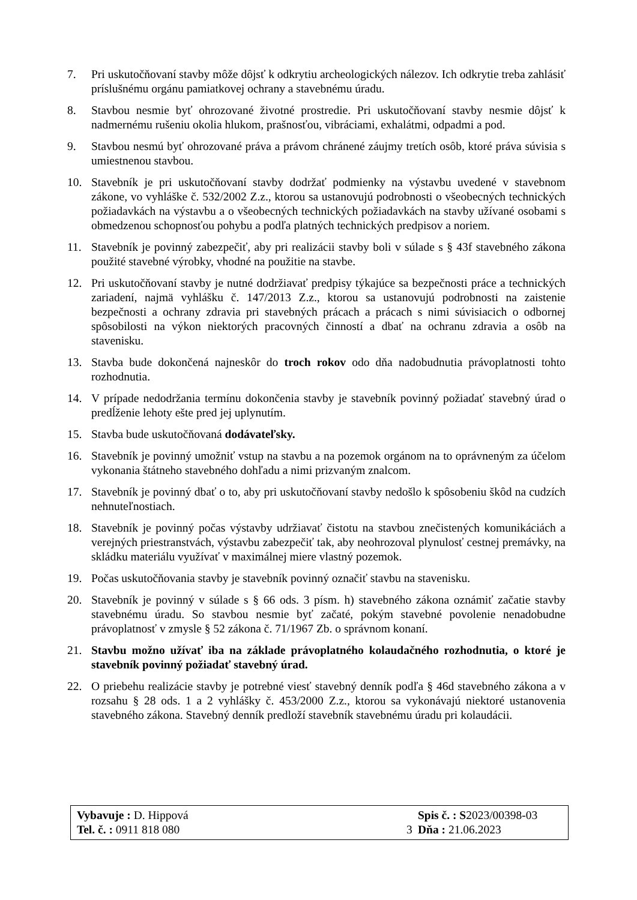7. Pri uskutočňovaní stavby môže dôjsť k odkrytiu archeologických nálezov. Ich odkrytie treba zahlásiť príslušnému orgánu pamiatkovej ochrany a stavebnému úradu.
8. Stavbou nesmie byť ohrozované životné prostredie. Pri uskutočňovaní stavby nesmie dôjsť k nadmernému rušeniu okolia hlukom, prašnosťou, vibráciami, exhalátmi, odpadmi a pod.
9. Stavbou nesmú byť ohrozované práva a právom chránené záujmy tretích osôb, ktoré práva súvisia s umiestnenou stavbou.
10. Stavebník je pri uskutočňovaní stavby dodržať podmienky na výstavbu uvedené v stavebnom zákone, vo vyhláške č. 532/2002 Z.z., ktorou sa ustanovujú podrobnosti o všeobecných technických požiadavkách na výstavbu a o všeobecných technických požiadavkách na stavby užívané osobami s obmedzenou schopnosťou pohybu a podľa platných technických predpisov a noriem.
11. Stavebník je povinný zabezpečiť, aby pri realizácii stavby boli v súlade s § 43f stavebného zákona použité stavebné výrobky, vhodné na použitie na stavbe.
12. Pri uskutočňovaní stavby je nutné dodržiavať predpisy týkajúce sa bezpečnosti práce a technických zariadení, najmä vyhlášku č. 147/2013 Z.z., ktorou sa ustanovujú podrobnosti na zaistenie bezpečnosti a ochrany zdravia pri stavebných prácach a prácach s nimi súvisiacich o odbornej spôsobilosti na výkon niektorých pracovných činností a dbať na ochranu zdravia a osôb na stavenisku.
13. Stavba bude dokončená najneskôr do troch rokov odo dňa nadobudnutia právoplatnosti tohto rozhodnutia.
14. V prípade nedodržania termínu dokončenia stavby je stavebník povinný požiadať stavebný úrad o predĺženie lehoty ešte pred jej uplynutím.
15. Stavba bude uskutočňovaná dodávateľsky.
16. Stavebník je povinný umožniť vstup na stavbu a na pozemok orgánom na to oprávneným za účelom vykonania štátneho stavebného dohľadu a nimi prizvaným znalcom.
17. Stavebník je povinný dbať o to, aby pri uskutočňovaní stavby nedošlo k spôsobeniu škôd na cudzích nehnuteľnostiach.
18. Stavebník je povinný počas výstavby udržiavať čistotu na stavbou znečistených komunikáciách a verejných priestranstvách, výstavbu zabezpečiť tak, aby neohrozoval plynulosť cestnej premávky, na skládku materiálu využívať v maximálnej miere vlastný pozemok.
19. Počas uskutočňovania stavby je stavebník povinný označiť stavbu na stavenisku.
20. Stavebník je povinný v súlade s § 66 ods. 3 písm. h) stavebného zákona oznámiť začatie stavby stavebnému úradu. So stavbou nesmie byť začaté, pokým stavebné povolenie nenadobudne právoplatnosť v zmysle § 52 zákona č. 71/1967 Zb. o správnom konaní.
21. Stavbu možno užívať iba na základe právoplatného kolaudačného rozhodnutia, o ktoré je stavebník povinný požiadať stavebný úrad.
22. O priebehu realizácie stavby je potrebné viesť stavebný denník podľa § 46d stavebného zákona a v rozsahu § 28 ods. 1 a 2 vyhlášky č. 453/2000 Z.z., ktorou sa vykonávajú niektoré ustanovenia stavebného zákona. Stavebný denník predloží stavebník stavebnému úradu pri kolaudácii.
| Vybavuje : D. Hippová | | Spis č. : S 2023/00398-03 |
| Tel. č. : 0911 818 080 | 3 | Dňa : 21.06.2023 |